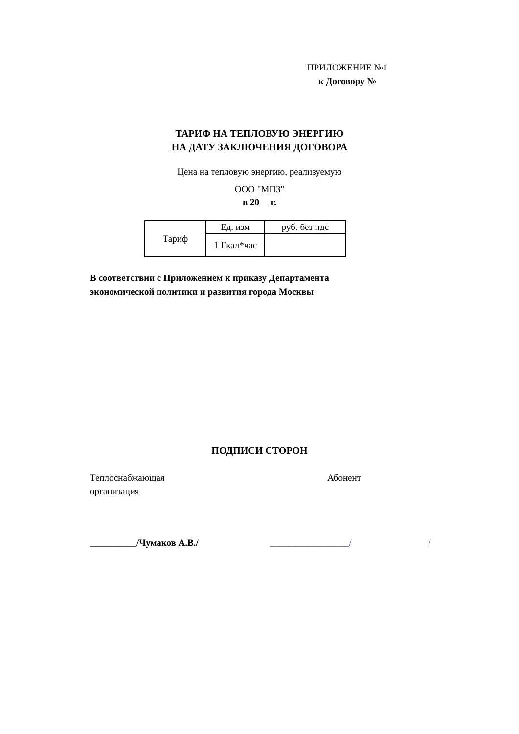ПРИЛОЖЕНИЕ №1
к Договору №
ТАРИФ НА ТЕПЛОВУЮ ЭНЕРГИЮ
НА ДАТУ ЗАКЛЮЧЕНИЯ ДОГОВОРА
Цена на тепловую энергию, реализуемую
ООО "МПЗ"
в 20__ г.
| Тариф | Ед. изм | руб. без ндс |
| | 1 Гкал*час | |
В соответствии с Приложением к приказу Департамента
экономической политики и развития города Москвы
ПОДПИСИ СТОРОН
Теплоснабжающая
организация
Абонент
__________/Чумаков А.В./ _________________/ /